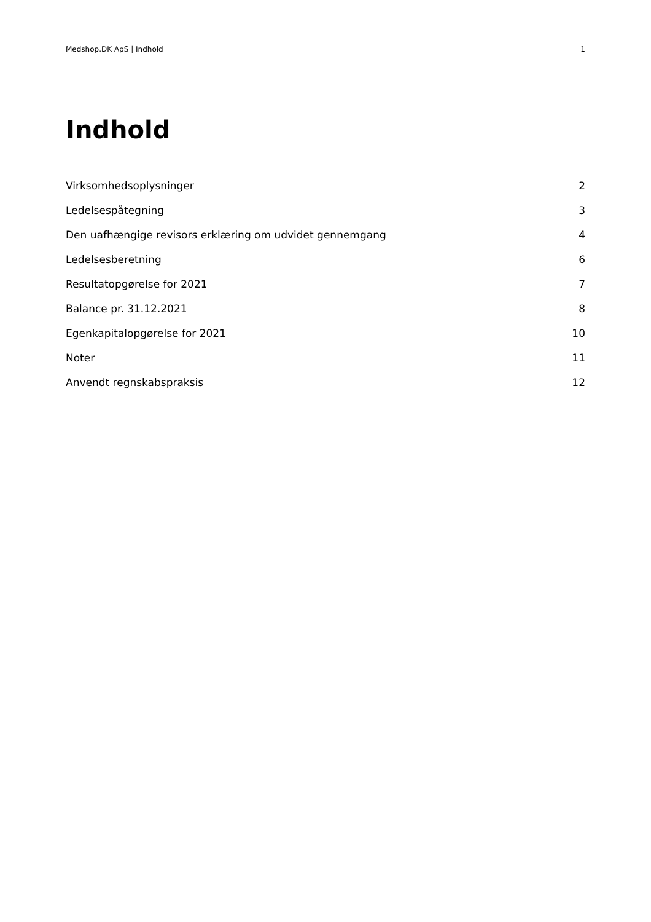Medshop.DK ApS | Indhold 1
Indhold
Virksomhedsoplysninger 2
Ledelsespåtegning 3
Den uafhængige revisors erklæring om udvidet gennemgang 4
Ledelsesberetning 6
Resultatopgørelse for 2021 7
Balance pr. 31.12.2021 8
Egenkapitalopgørelse for 2021 10
Noter 11
Anvendt regnskabspraksis 12